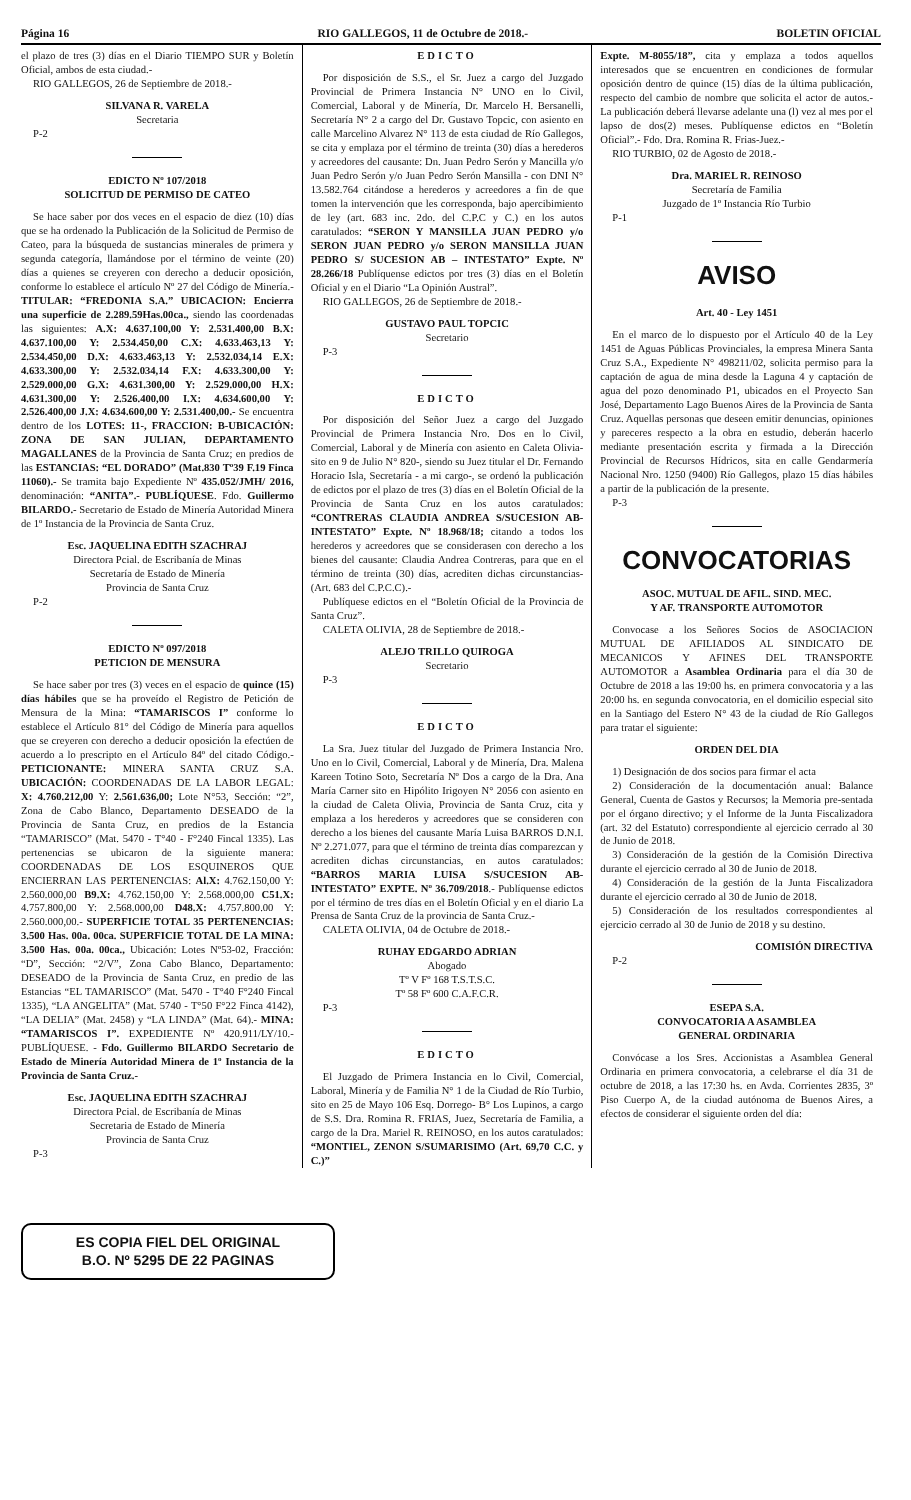Página 16 RIO GALLEGOS, 11 de Octubre de 2018.- BOLETIN OFICIAL
el plazo de tres (3) días en el Diario TIEMPO SUR y Boletín Oficial, ambos de esta ciudad.-
RIO GALLEGOS, 26 de Septiembre de 2018.-
SILVANA R. VARELA
Secretaria
P-2
EDICTO Nº 107/2018
SOLICITUD DE PERMISO DE CATEO
Se hace saber por dos veces en el espacio de diez (10) días que se ha ordenado la Publicación de la Solicitud de Permiso de Cateo, para la búsqueda de sustancias minerales de primera y segunda categoría, llamándose por el término de veinte (20) días a quienes se creyeren con derecho a deducir oposición, conforme lo establece el artículo Nº 27 del Código de Minería.- TITULAR: “FREDONIA S.A.” UBICACION: Encierra una superficie de 2.289.59Has.00ca., siendo las coordenadas las siguientes: A.X: 4.637.100,00 Y: 2.531.400,00 B.X: 4.637.100,00 Y: 2.534.450,00 C.X: 4.633.463,13 Y: 2.534.450,00 D.X: 4.633.463,13 Y: 2.532.034,14 E.X: 4.633.300,00 Y: 2.532.034,14 F.X: 4.633.300,00 Y: 2.529.000,00 G.X: 4.631.300,00 Y: 2.529.000,00 H.X: 4.631.300,00 Y: 2.526.400,00 I.X: 4.634.600,00 Y: 2.526.400,00 J.X: 4.634.600,00 Y: 2.531.400,00.- Se encuentra dentro de los LOTES: 11-, FRACCION: B-UBICACIÓN: ZONA DE SAN JULIAN, DEPARTAMENTO MAGALLANES de la Provincia de Santa Cruz; en predios de las ESTANCIAS: “EL DORADO” (Mat.830 Tº39 F.19 Finca 11060).- Se tramita bajo Expediente Nº 435.052/JMH/ 2016, denominación: “ANITA”.- PUBLÍQUESE. Fdo. Guillermo BILARDO.- Secretario de Estado de Minería Autoridad Minera de 1º Instancia de la Provincia de Santa Cruz.
Esc. JAQUELINA EDITH SZACHRAJ
Directora Pcial. de Escribanía de Minas
Secretaría de Estado de Minería
Provincia de Santa Cruz
P-2
EDICTO Nº 097/2018
PETICION DE MENSURA
Se hace saber por tres (3) veces en el espacio de quince (15) días hábiles que se ha proveído el Registro de Petición de Mensura de la Mina: “TAMARISCOS I” conforme lo establece el Artículo 81° del Código de Minería para aquellos que se creyeren con derecho a deducir oposición la efectúen de acuerdo a lo prescripto en el Artículo 84º del citado Código.- PETICIONANTE: MINERA SANTA CRUZ S.A. UBICACIÓN: COORDENADAS DE LA LABOR LEGAL: X: 4.760.212,00 Y: 2.561.636,00; Lote N°53, Sección: “2”, Zona de Cabo Blanco, Departamento DESEADO de la Provincia de Santa Cruz, en predios de la Estancia “TAMARISCO” (Mat. 5470 - T°40 - F°240 Fincal 1335). Las pertenencias se ubicaron de la siguiente manera: COORDENADAS DE LOS ESQUINEROS QUE ENCIERRAN LAS PERTENENCIAS: Al.X: 4.762.150,00 Y: 2.560.000,00 B9.X: 4.762.150,00 Y: 2.568.000,00 C51.X: 4.757.800,00 Y: 2.568.000,00 D48.X: 4.757.800.00 Y: 2.560.000,00.- SUPERFICIE TOTAL 35 PERTENENCIAS: 3.500 Has. 00a. 00ca. SUPERFICIE TOTAL DE LA MINA: 3.500 Has. 00a. 00ca., Ubicación: Lotes Nº53-02, Fracción: “D”, Sección: “2/V”, Zona Cabo Blanco, Departamento: DESEADO de la Provincia de Santa Cruz, en predio de las Estancias “EL TAMARISCO” (Mat. 5470 - T°40 F°240 Fincal 1335), “LA ANGELITA” (Mat. 5740 - T°50 F°22 Finca 4142), “LA DELIA” (Mat. 2458) y “LA LINDA” (Mat. 64).- MINA: “TAMARISCOS I”. EXPEDIENTE Nº 420.911/LY/10.- PUBLÍQUESE. - Fdo. Guillermo BILARDO Secretario de Estado de Minería Autoridad Minera de 1º Instancia de la Provincia de Santa Cruz.-
Esc. JAQUELINA EDITH SZACHRAJ
Directora Pcial. de Escribanía de Minas
Secretaria de Estado de Minería
Provincia de Santa Cruz
P-3
EDICTO
Por disposición de S.S., el Sr. Juez a cargo del Juzgado Provincial de Primera Instancia N° UNO en lo Civil, Comercial, Laboral y de Minería, Dr. Marcelo H. Bersanelli, Secretaría N° 2 a cargo del Dr. Gustavo Topcic, con asiento en calle Marcelino Alvarez N° 113 de esta ciudad de Río Gallegos, se cita y emplaza por el término de treinta (30) días a herederos y acreedores del causante: Dn. Juan Pedro Serón y Mancilla y/o Juan Pedro Serón y/o Juan Pedro Serón Mansilla - con DNI N° 13.582.764 citándose a herederos y acreedores a fin de que tomen la intervención que les corresponda, bajo apercibimiento de ley (art. 683 inc. 2do. del C.P.C y C.) en los autos caratulados: “SERON Y MANSILLA JUAN PEDRO y/o SERON JUAN PEDRO y/o SERON MANSILLA JUAN PEDRO S/ SUCESION AB – INTESTATO” Expte. Nº 28.266/18 Publíquense edictos por tres (3) días en el Boletín Oficial y en el Diario “La Opinión Austral”.
RIO GALLEGOS, 26 de Septiembre de 2018.-
GUSTAVO PAUL TOPCIC
Secretario
P-3
EDICTO
Por disposición del Señor Juez a cargo del Juzgado Provincial de Primera Instancia Nro. Dos en lo Civil, Comercial, Laboral y de Minería con asiento en Caleta Olivia- sito en 9 de Julio N° 820-, siendo su Juez titular el Dr. Fernando Horacio Isla, Secretaría - a mi cargo-, se ordenó la publicación de edictos por el plazo de tres (3) días en el Boletín Oficial de la Provincia de Santa Cruz en los autos caratulados: “CONTRERAS CLAUDIA ANDREA S/SUCESION AB-INTESTATO” Expte. Nº 18.968/18; citando a todos los herederos y acreedores que se considerasen con derecho a los bienes del causante: Claudia Andrea Contreras, para que en el término de treinta (30) días, acrediten dichas circunstancias- (Art. 683 del C.P.C.C).-
Publíquese edictos en el “Boletín Oficial de la Provincia de Santa Cruz”.
CALETA OLIVIA, 28 de Septiembre de 2018.-
ALEJO TRILLO QUIROGA
Secretario
P-3
EDICTO
La Sra. Juez titular del Juzgado de Primera Instancia Nro. Uno en lo Civil, Comercial, Laboral y de Minería, Dra. Malena Kareen Totino Soto, Secretaría Nº Dos a cargo de la Dra. Ana María Carner sito en Hipólito Irigoyen N° 2056 con asiento en la ciudad de Caleta Olivia, Provincia de Santa Cruz, cita y emplaza a los herederos y acreedores que se consideren con derecho a los bienes del causante María Luisa BARROS D.N.I. Nº 2.271.077, para que el término de treinta días comparezcan y acrediten dichas circunstancias, en autos caratulados: “BARROS MARIA LUISA S/SUCESION AB-INTESTATO” EXPTE. Nº 36.709/2018.- Publíquense edictos por el término de tres días en el Boletín Oficial y en el diario La Prensa de Santa Cruz de la provincia de Santa Cruz.-
CALETA OLIVIA, 04 de Octubre de 2018.-
RUHAY EDGARDO ADRIAN
Abogado
Tº V Fº 168 T.S.T.S.C.
Tº 58 Fº 600 C.A.F.C.R.
P-3
EDICTO
El Juzgado de Primera Instancia en lo Civil, Comercial, Laboral, Minería y de Familia N° 1 de la Ciudad de Río Turbio, sito en 25 de Mayo 106 Esq. Dorrego- B° Los Lupinos, a cargo de S.S. Dra. Romina R. FRIAS, Juez, Secretaría de Familia, a cargo de la Dra. Mariel R. REINOSO, en los autos caratulados: “MONTIEL, ZENON S/SUMARISIMO (Art. 69,70 C.C. y C.)”
Expte. M-8055/18”, cita y emplaza a todos aquellos interesados que se encuentren en condiciones de formular oposición dentro de quince (15) días de la última publicación, respecto del cambio de nombre que solicita el actor de autos.- La publicación deberá llevarse adelante una (l) vez al mes por el lapso de dos(2) meses. Publíquense edictos en “Boletín Oficial”.- Fdo. Dra. Romina R. Frias-Juez.-
RIO TURBIO, 02 de Agosto de 2018.-
Dra. MARIEL R. REINOSO
Secretaría de Familia
Juzgado de 1º Instancia Río Turbio
P-1
AVISO
Art. 40 - Ley 1451
En el marco de lo dispuesto por el Artículo 40 de la Ley 1451 de Aguas Públicas Provinciales, la empresa Minera Santa Cruz S.A., Expediente N° 498211/02, solicita permiso para la captación de agua de mina desde la Laguna 4 y captación de agua del pozo denominado P1, ubicados en el Proyecto San José, Departamento Lago Buenos Aires de la Provincia de Santa Cruz. Aquellas personas que deseen emitir denuncias, opiniones y pareceres respecto a la obra en estudio, deberán hacerlo mediante presentación escrita y firmada a la Dirección Provincial de Recursos Hídricos, sita en calle Gendarmería Nacional Nro. 1250 (9400) Río Gallegos, plazo 15 días hábiles a partir de la publicación de la presente.
P-3
CONVOCATORIAS
ASOC. MUTUAL DE AFIL. SIND. MEC.
Y AF. TRANSPORTE AUTOMOTOR
Convocase a los Señores Socios de ASOCIACION MUTUAL DE AFILIADOS AL SINDICATO DE MECANICOS Y AFINES DEL TRANSPORTE AUTOMOTOR a Asamblea Ordinaria para el día 30 de Octubre de 2018 a las 19:00 hs. en primera convocatoria y a las 20:00 hs. en segunda convocatoria, en el domicilio especial sito en la Santiago del Estero N° 43 de la ciudad de Río Gallegos para tratar el siguiente:
ORDEN DEL DIA
1) Designación de dos socios para firmar el acta
2) Consideración de la documentación anual: Balance General, Cuenta de Gastos y Recursos; la Memoria pre-sentada por el órgano directivo; y el Informe de la Junta Fiscalizadora (art. 32 del Estatuto) correspondiente al ejercicio cerrado al 30 de Junio de 2018.
3) Consideración de la gestión de la Comisión Directiva durante el ejercicio cerrado al 30 de Junio de 2018.
4) Consideración de la gestión de la Junta Fiscalizadora durante el ejercicio cerrado al 30 de Junio de 2018.
5) Consideración de los resultados correspondientes al ejercicio cerrado al 30 de Junio de 2018 y su destino.
COMISIÓN DIRECTIVA
P-2
ESEPA S.A.
CONVOCATORIA A ASAMBLEA
GENERAL ORDINARIA
Convócase a los Sres. Accionistas a Asamblea General Ordinaria en primera convocatoria, a celebrarse el día 31 de octubre de 2018, a las 17:30 hs. en Avda. Corrientes 2835, 3º Piso Cuerpo A, de la ciudad autónoma de Buenos Aires, a efectos de considerar el siguiente orden del día:
ES COPIA FIEL DEL ORIGINAL
B.O. Nº 5295 DE 22 PAGINAS